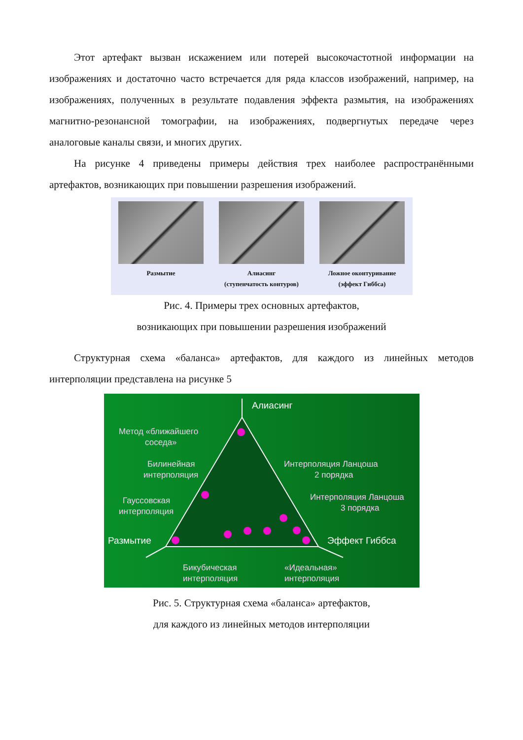Этот артефакт вызван искажением или потерей высокочастотной информации на изображениях и достаточно часто встречается для ряда классов изображений, например, на изображениях, полученных в результате подавления эффекта размытия, на изображениях магнитно-резонансной томографии, на изображениях, подвергнутых передаче через аналоговые каналы связи, и многих других.
На рисунке 4 приведены примеры действия трех наиболее распространёнными артефактов, возникающих при повышении разрешения изображений.
Размытие Алиасинг
(ступенчатость контуров)
Ложное оконтуривание
(эффект Гиббса)
Рис. 4. Примеры трех основных артефактов,
возникающих при повышении разрешения изображений
Структурная схема «баланса» артефактов, для каждого из линейных методов интерполяции представлена на рисунке 5
Алиасинг
Размытие
Эффект Гиббса
Метод «ближайшего
соседа»
Билинейная
интерполяция
Гауссовская
интерполяция
Интерполяция Ланцоша
2 порядка
Интерполяция Ланцоша
3 порядка
Бикубическая
интерполяция
«Идеальная»
интерполяция
Рис. 5. Структурная схема «баланса» артефактов,
для каждого из линейных методов интерполяции